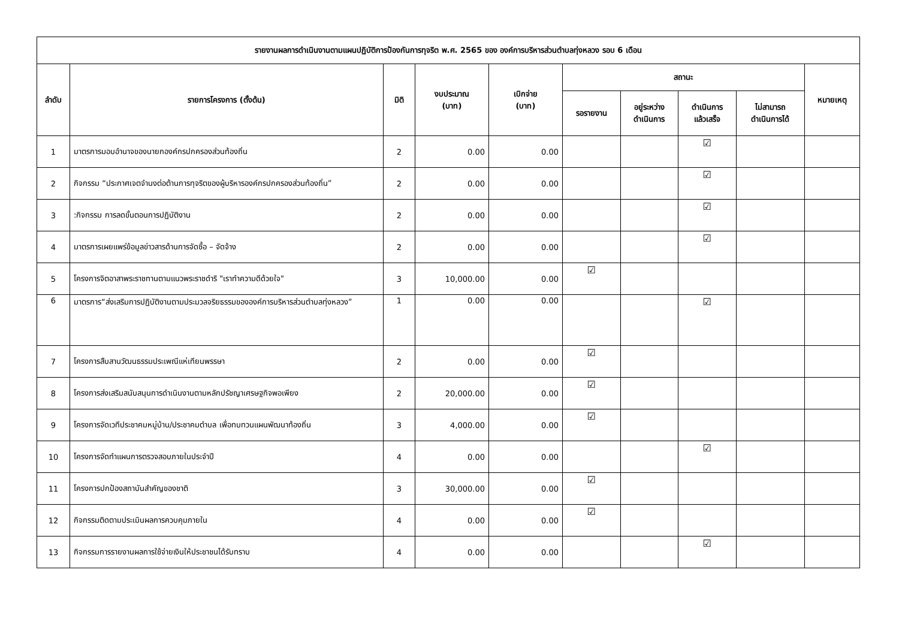| รายงานผลการดำเนินงานตามแผนปฏิบัติการป้องกันการทุจริต พ.ศ. 2565 ของ องค์การบริหารส่วนตำบลทุ่งหลวง รอบ 6 เดือน | | | | | | | | | |
| --- | --- | --- | --- | --- | --- | --- | --- | --- | --- |
| ลำดับ | รายการโครงการ (ตั้งต้น) | มิติ | งบประมาณ (บาท) | เบิกจ่าย (บาท) | สถานะ | | | | หมายเหตุ |
| | | | | | รอรายงาน | อยู่ระหว่าง ดำเนินการ | ดำเนินการ แล้วเสร็จ | ไม่สามารถ ดำเนินการได้ | |
| 1 | มาตรการมอบอำนาจของนายกองค์กรปกครองส่วนท้องถิ่น | 2 | 0.00 | 0.00 | | | ☑ | | |
| 2 | กิจกรรม “ประกาศเจตจำนงต่อต้านการทุจริตของผู้บริหารองค์กรปกครองส่วนท้องถิ่น” | 2 | 0.00 | 0.00 | | | ☑ | | |
| 3 | :กิจกรรม การลดขั้นตอนการปฏิบัติงาน | 2 | 0.00 | 0.00 | | | ☑ | | |
| 4 | มาตรการเผยแพร่ข้อมูลข่าวสารด้านการจัดซื้อ – จัดจ้าง | 2 | 0.00 | 0.00 | | | ☑ | | |
| 5 | โครงการจิตอาสาพระราชทานตามแนวพระราชดำริ "เราทำความดีด้วยใจ" | 3 | 10,000.00 | 0.00 | ☑ | | | | |
| 6 | มาตรการ“ส่งเสริมการปฏิบัติงานตามประมวลจริยธรรมขององค์การบริหารส่วนตำบลทุ่งหลวง” | 1 | 0.00 | 0.00 | | | ☑ | | |
| 7 | โครงการสืบสานวัฒนธรรมประเพณีแห่เทียนพรรษา | 2 | 0.00 | 0.00 | ☑ | | | | |
| 8 | โครงการส่งเสริมสนับสนุนการดำเนินงานตามหลักปรัชญาเศรษฐกิจพอเพียง | 2 | 20,000.00 | 0.00 | ☑ | | | | |
| 9 | โครงการจัดเวทีประชาคมหมู่บ้าน/ประชาคมตำบล เพื่อทบทวนแผนพัฒนาท้องถิ่น | 3 | 4,000.00 | 0.00 | ☑ | | | | |
| 10 | โครงการจัดทำแผนการตรวจสอบภายในประจำปี | 4 | 0.00 | 0.00 | | | ☑ | | |
| 11 | โครงการปกป้องสถาบันสำคัญของชาติ | 3 | 30,000.00 | 0.00 | ☑ | | | | |
| 12 | กิจกรรมติดตามประเมินผลการควบคุมภายใน | 4 | 0.00 | 0.00 | ☑ | | | | |
| 13 | กิจกรรมการรายงานผลการใช้จ่ายเงินให้ประชาชนได้รับทราบ | 4 | 0.00 | 0.00 | | | ☑ | | |